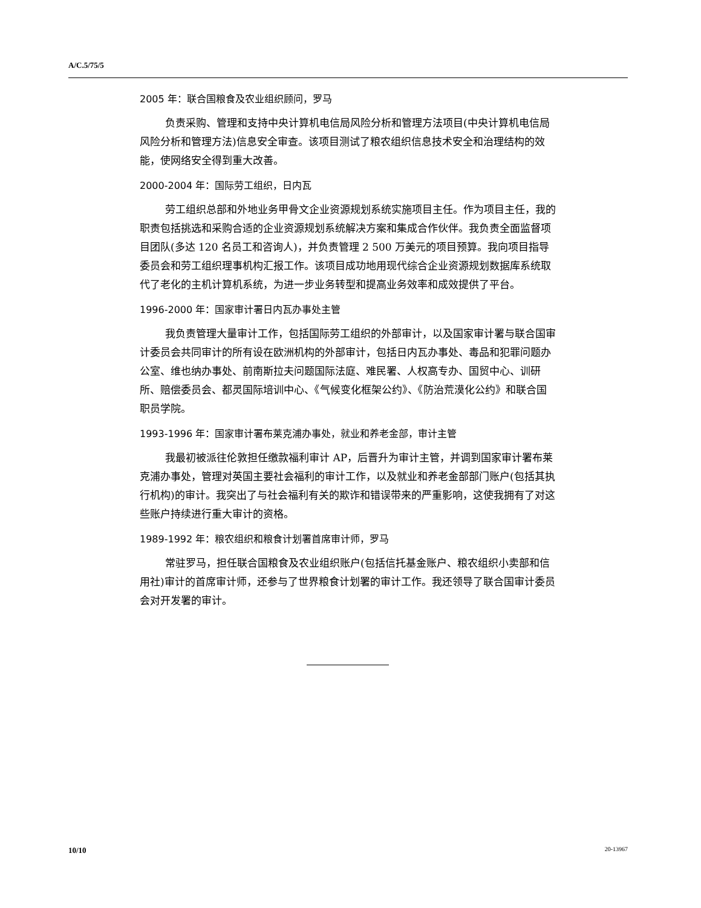A/C.5/75/5
2005 年：联合国粮食及农业组织顾问，罗马
负责采购、管理和支持中央计算机电信局风险分析和管理方法项目(中央计算机电信局风险分析和管理方法)信息安全审查。该项目测试了粮农组织信息技术安全和治理结构的效能，使网络安全得到重大改善。
2000-2004 年：国际劳工组织，日内瓦
劳工组织总部和外地业务甲骨文企业资源规划系统实施项目主任。作为项目主任，我的职责包括挑选和采购合适的企业资源规划系统解决方案和集成合作伙伴。我负责全面监督项目团队(多达 120 名员工和咨询人)，并负责管理 2 500 万美元的项目预算。我向项目指导委员会和劳工组织理事机构汇报工作。该项目成功地用现代综合企业资源规划数据库系统取代了老化的主机计算机系统，为进一步业务转型和提高业务效率和成效提供了平台。
1996-2000 年：国家审计署日内瓦办事处主管
我负责管理大量审计工作，包括国际劳工组织的外部审计，以及国家审计署与联合国审计委员会共同审计的所有设在欧洲机构的外部审计，包括日内瓦办事处、毒品和犯罪问题办公室、维也纳办事处、前南斯拉夫问题国际法庭、难民署、人权高专办、国贸中心、训研所、赔偿委员会、都灵国际培训中心、《气候变化框架公约》、《防治荒漠化公约》和联合国职员学院。
1993-1996 年：国家审计署布莱克浦办事处，就业和养老金部，审计主管
我最初被派往伦敦担任缴款福利审计 AP，后晋升为审计主管，并调到国家审计署布莱克浦办事处，管理对英国主要社会福利的审计工作，以及就业和养老金部部门账户(包括其执行机构)的审计。我突出了与社会福利有关的欺诈和错误带来的严重影响，这使我拥有了对这些账户持续进行重大审计的资格。
1989-1992 年：粮农组织和粮食计划署首席审计师，罗马
常驻罗马，担任联合国粮食及农业组织账户(包括信托基金账户、粮农组织小卖部和信用社)审计的首席审计师，还参与了世界粮食计划署的审计工作。我还领导了联合国审计委员会对开发署的审计。
10/10 20-13967